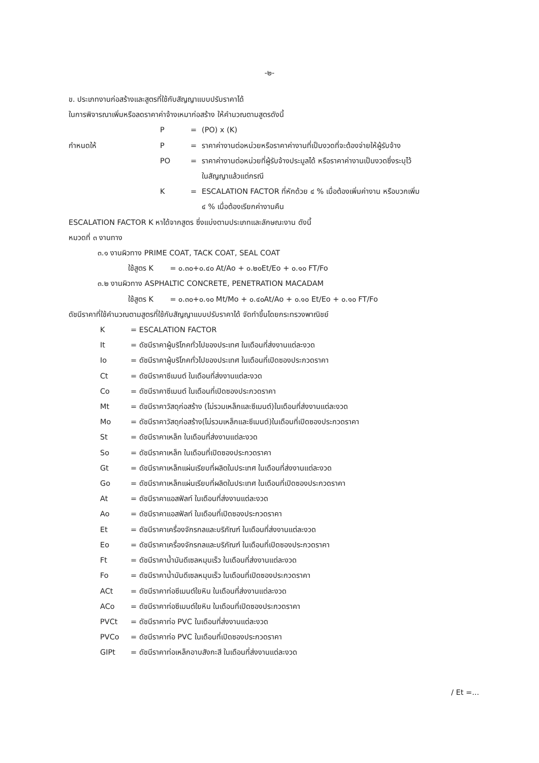-๒-
ข. ประเภทงานก่อสร้างและสูตรที่ใช้กับสัญญาแบบปรับราคาได้
ในการพิจารณาเพิ่มหรือลดราคาค่าจ้างเหมาก่อสร้าง ให้คำนวณตามสูตรดังนี้
P = (PO) x (K)
กำหนดให้ P = ราคาค่างานต่อหน่วยหรือราคาค่างานที่เป็นงวดที่จะต้องจ่ายให้ผู้รับจ้าง
PO = ราคาค่างานต่อหน่วยที่ผู้รับจ้างประมูลได้ หรือราคาค่างานเป็นงวดซึ่งระบุไว้
ในสัญญาแล้วแต่กรณี
K = ESCALATION FACTOR ที่หักด้วย ๔ % เมื่อต้องเพิ่มค่างาน หรือบวกเพิ่ม
๔ % เมื่อต้องเรียกค่างานคืน
ESCALATION FACTOR K หาได้จากสูตร ซึ่งแบ่งตามประเภทและลักษณะงาน ดังนี้
หมวดที่ ๓ งานทาง
๓.๑ งานผิวทาง PRIME COAT, TACK COAT, SEAL COAT
ใช้สูตร K = ๐.๓๐+๐.๔๐ At/Ao + ๐.๒๐Et/Eo + ๐.๑๐ FT/Fo
๓.๒ งานผิวทาง ASPHALTIC CONCRETE, PENETRATION MACADAM
ใช้สูตร K = ๐.๓๐+๐.๑๐ Mt/Mo + ๐.๔๐At/Ao + ๐.๑๐ Et/Eo + ๐.๑๐ FT/Fo
ดัชนีราคาที่ใช้คำนวณตามสูตรที่ใช้กับสัญญาแบบปรับราคาได้ จัดทำขึ้นโดยกระทรวงพาณิชย์
K = ESCALATION FACTOR
It = ดัชนีราคาผู้บริโภคทั่วไปของประเทศ ในเดือนที่ส่งงานแต่ละงวด
Io = ดัชนีราคาผู้บริโภคทั่วไปของประเทศ ในเดือนที่เปิดซองประกวดราคา
Ct = ดัชนีราคาซีเมนต์ ในเดือนที่ส่งงานแต่ละงวด
Co = ดัชนีราคาซีเมนต์ ในเดือนที่เปิดซองประกวดราคา
Mt = ดัชนีราคาวัสดุก่อสร้าง (ไม่รวมเหล็กและซีเมนต์)ในเดือนที่ส่งงานแต่ละงวด
Mo = ดัชนีราคาวัสดุก่อสร้าง(ไม่รวมเหล็กและซีเมนต์)ในเดือนที่เปิดซองประกวดราคา
St = ดัชนีราคาเหล็ก ในเดือนที่ส่งงานแต่ละงวด
So = ดัชนีราคาเหล็ก ในเดือนที่เปิดซองประกวดราคา
Gt = ดัชนีราคาเหล็กแผ่นเรียบที่ผลิตในประเทศ ในเดือนที่ส่งงานแต่ละงวด
Go = ดัชนีราคาเหล็กแผ่นเรียบที่ผลิตในประเทศ ในเดือนที่เปิดซองประกวดราคา
At = ดัชนีราคาแอสฟัลท์ ในเดือนที่ส่งงานแต่ละงวด
Ao = ดัชนีราคาแอสฟัลท์ ในเดือนที่เปิดซองประกวดราคา
Et = ดัชนีราคาเครื่องจักรกลและบริภัณฑ์ ในเดือนที่ส่งงานแต่ละงวด
Eo = ดัชนีราคาเครื่องจักรกลและบริภัณฑ์ ในเดือนที่เปิดซองประกวดราคา
Ft = ดัชนีราคาน้ำมันดีเซลหมุนเร็ว ในเดือนที่ส่งงานแต่ละงวด
Fo = ดัชนีราคาน้ำมันดีเซลหมุนเร็ว ในเดือนที่เปิดซองประกวดราคา
ACt = ดัชนีราคาท่อซีเมนต์ใยหิน ในเดือนที่ส่งงานแต่ละงวด
ACo = ดัชนีราคาท่อซีเมนต์ใยหิน ในเดือนที่เปิดซองประกวดราคา
PVCt = ดัชนีราคาท่อ PVC ในเดือนที่ส่งงานแต่ละงวด
PVCo = ดัชนีราคาท่อ PVC ในเดือนที่เปิดซองประกวดราคา
GIPt = ดัชนีราคาท่อเหล็กอาบสังกะสี ในเดือนที่ส่งงานแต่ละงวด
/ Et =...